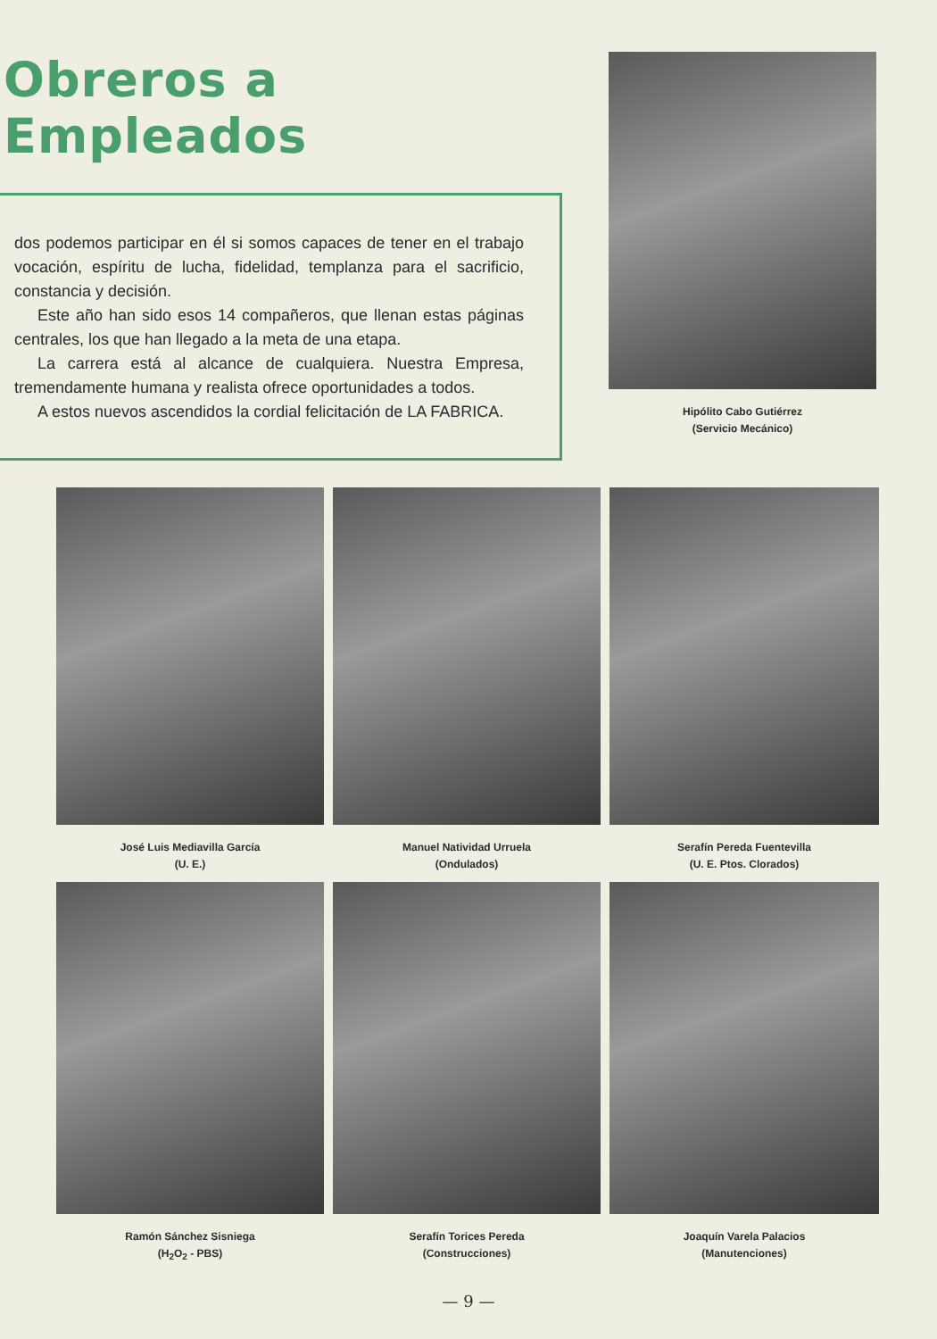Obreros a Empleados
dos podemos participar en él si somos capaces de te­ner en el trabajo vocación, espíritu de lucha, fidelidad, templanza para el sacrificio, constancia y decisión.
Este año han sido esos 14 compañeros, que llenan estas páginas centrales, los que han llegado a la meta de una etapa.
La carrera está al alcance de cualquiera. Nuestra Empresa, tremendamente humana y realista ofrece oportunidades a todos.
A estos nuevos ascendidos la cordial felicitación de LA FABRICA.
Hipólito Cabo Gutiérrez
(Servicio Mecánico)
José Luis Mediavilla García
(U. E.)
Manuel Natividad Urruela
(Ondulados)
Serafín Pereda Fuentevilla
(U. E. Ptos. Clorados)
Ramón Sánchez Sisniega
(H<sub>2</sub>O<sub>2</sub> - PBS)
Serafín Torices Pereda
(Construcciones)
Joaquín Varela Palacios
(Manutenciones)
— 9 —